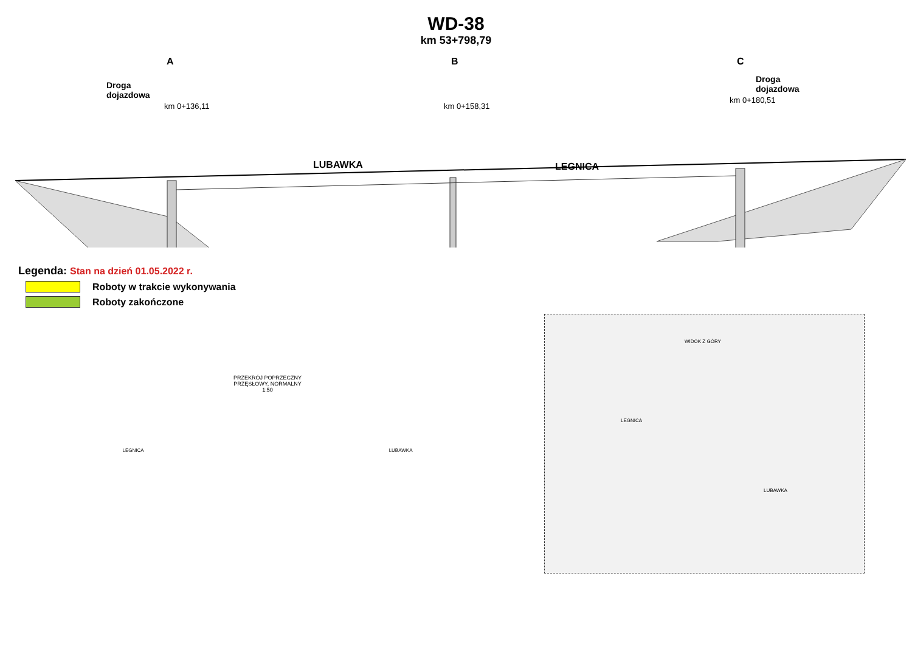WD-38
km 53+798,79
Droga
dojazdowa
Droga
dojazdowa
A B C
km 0+136,11 km 0+158,31
km 0+180,51
LUBAWKA LEGNICA
Legenda: Stan na dzień 01.05.2022 r.
Roboty w trakcie wykonywania
Roboty zakończone
PRZEKRÓJ POPRZECZNY
PRZĘSŁOWY, NORMALNY
1:50
LEGNICA LUBAWKA
WIDOK Z GÓRY
LEGNICA
LUBAWKA